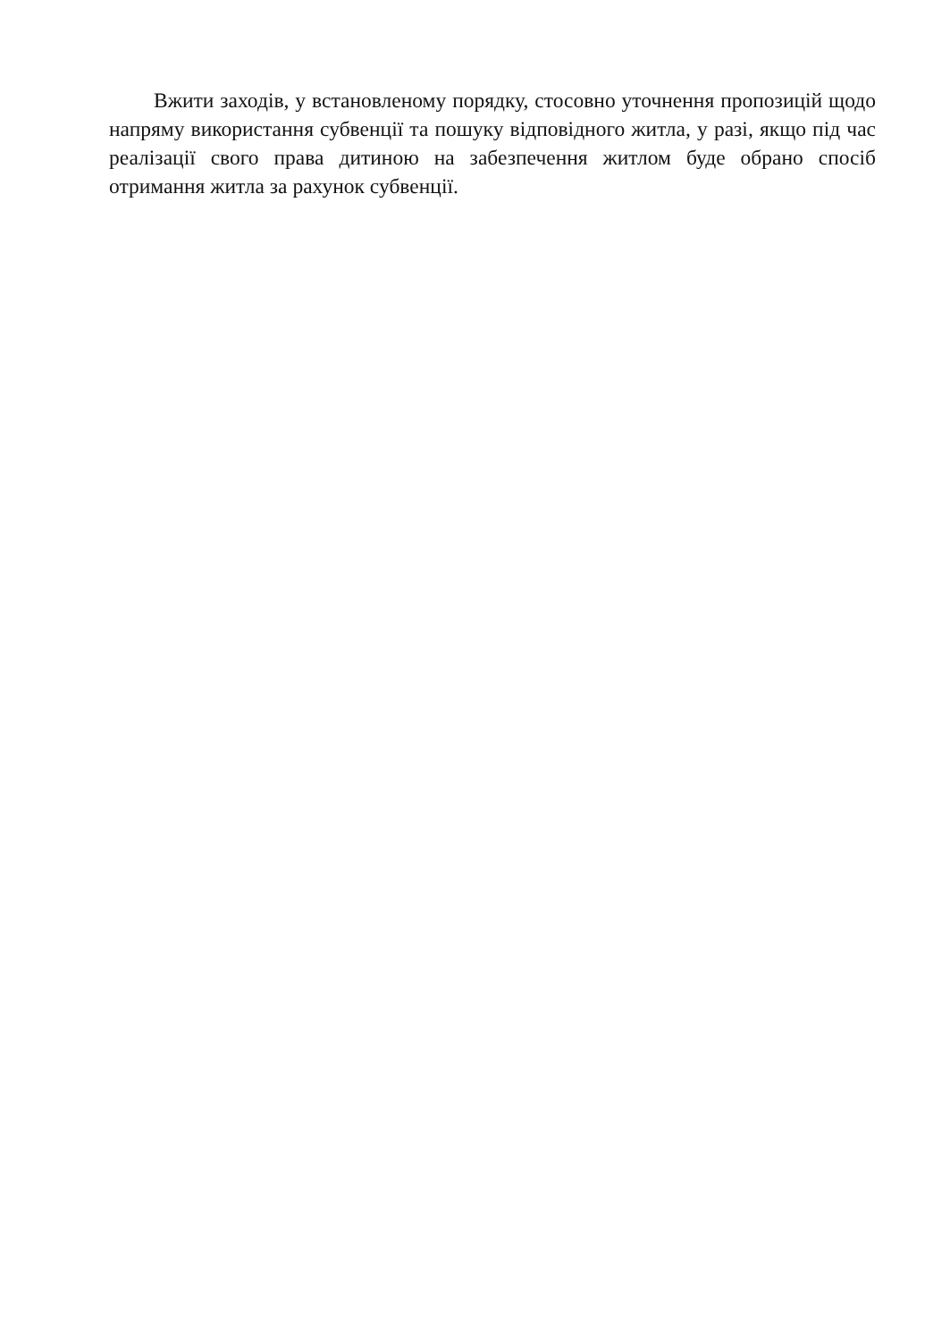Вжити заходів, у встановленому порядку, стосовно уточнення пропозицій щодо напряму використання субвенції та пошуку відповідного житла, у разі, якщо під час реалізації свого права дитиною на забезпечення житлом буде обрано спосіб отримання житла за рахунок субвенції.